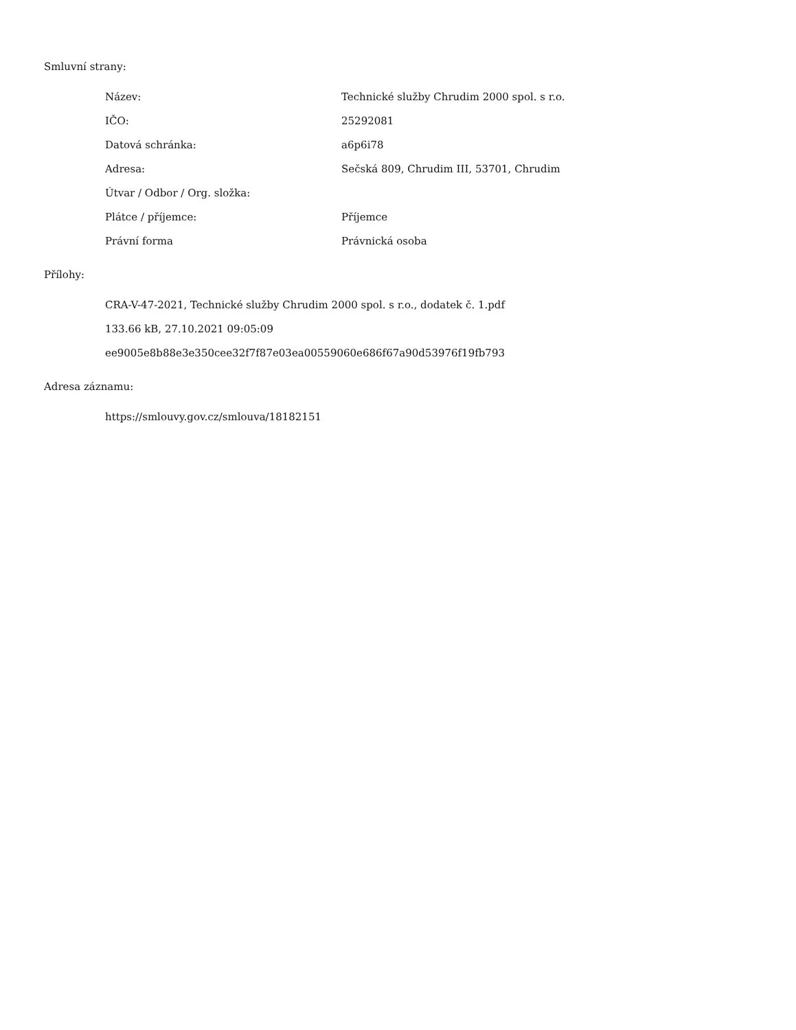Smluvní strany:
| Název: | Technické služby Chrudim 2000 spol. s r.o. |
| IČO: | 25292081 |
| Datová schránka: | a6p6i78 |
| Adresa: | Sečská 809, Chrudim III, 53701, Chrudim |
| Útvar / Odbor / Org. složka: | |
| Plátce / příjemce: | Příjemce |
| Právní forma | Právnická osoba |
Přílohy:
CRA-V-47-2021, Technické služby Chrudim 2000 spol. s r.o., dodatek č. 1.pdf
133.66 kB, 27.10.2021 09:05:09
ee9005e8b88e3e350cee32f7f87e03ea00559060e686f67a90d53976f19fb793
Adresa záznamu:
https://smlouvy.gov.cz/smlouva/18182151